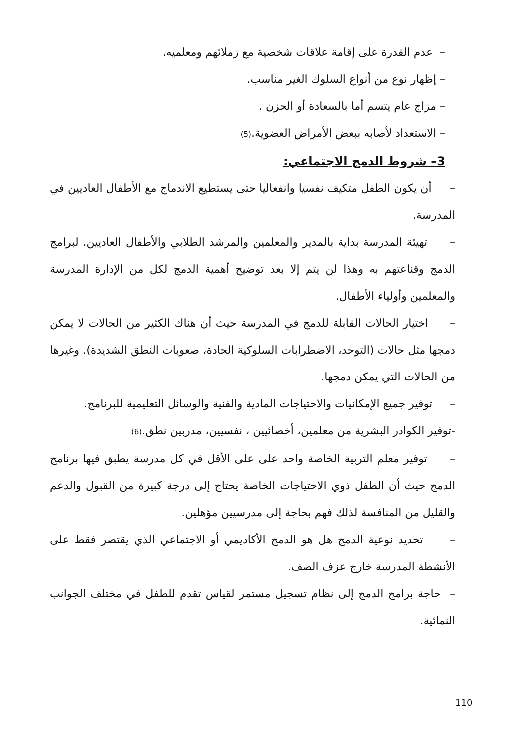– عدم القدرة على إقامة علاقات شخصية مع زملائهم ومعلميه.
– إظهار نوع من أنواع السلوك الغير مناسب.
– مزاج عام يتسم أما بالسعادة أو الحزن .
– الاستعداد لأصابه ببعض الأمراض العضوية.(5)
3– شروط الدمج الاجتماعي:
– أن يكون الطفل متكيف نفسيا وانفعاليا حتى يستطيع الاندماج مع الأطفال العاديين في المدرسة.
– تهيئة المدرسة بداية بالمدير والمعلمين والمرشد الطلابي والأطفال العاديين. لبرامج الدمج وقناعتهم به وهذا لن يتم إلا بعد توضيح أهمية الدمج لكل من الإدارة المدرسة والمعلمين وأولياء الأطفال.
– اختيار الحالات القابلة للدمج في المدرسة حيث أن هناك الكثير من الحالات لا يمكن دمجها مثل حالات (التوحد، الاضطرابات السلوكية الحادة، صعوبات النطق الشديدة). وغيرها من الحالات التي يمكن دمجها.
– توفير جميع الإمكانيات والاحتياجات المادية والفنية والوسائل التعليمية للبرنامج.
-توفير الكوادر البشرية من معلمين، أخصائيين ، نفسيين، مدربين نطق.(6)
– توفير معلم التربية الخاصة واحد على على الأقل في كل مدرسة يطبق فيها برنامج الدمج حيث أن الطفل ذوي الاحتياجات الخاصة يحتاج إلى درجة كبيرة من القبول والدعم والقليل من المنافسة لذلك فهم بحاجة إلى مدرسيين مؤهلين.
– تحديد نوعية الدمج هل هو الدمج الأكاديمي أو الاجتماعي الذي يقتصر فقط على الأنشطة المدرسة خارج عزف الصف.
– حاجة برامج الدمج إلى نظام تسجيل مستمر لقياس تقدم للطفل في مختلف الجوانب النمائية.
110